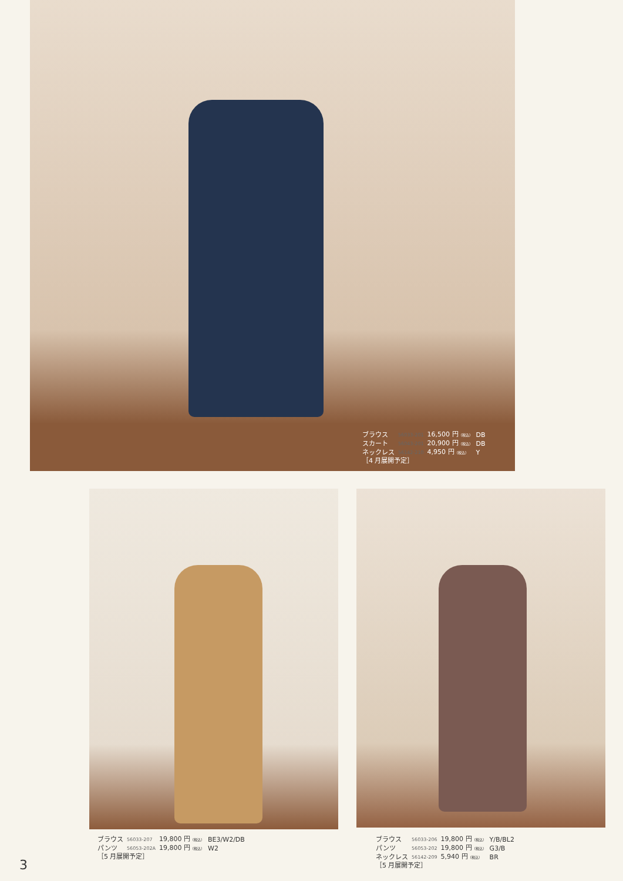| ブラウス | 56033-201 | 16,500 円 （税込） | DB |
| スカート | 56043-201 | 20,900 円 （税込） | DB |
| ネックレス | 56142-210 | 4,950 円 （税込） | Y |
| ［4 月展開予定］ | | | |
| ブラウス | 56033-207 | 19,800 円 （税込） | BE3/W2/DB |
| パンツ | 56053-202A | 19,800 円 （税込） | W2 |
| ［5 月展開予定］ | | | |
| ブラウス | 56033-206 | 19,800 円 （税込） | Y/B/BL2 |
| パンツ | 56053-202 | 19,800 円 （税込） | G3/B |
| ネックレス | 56142-209 | 5,940 円 （税込） | BR |
| ［5 月展開予定］ | | | |
3